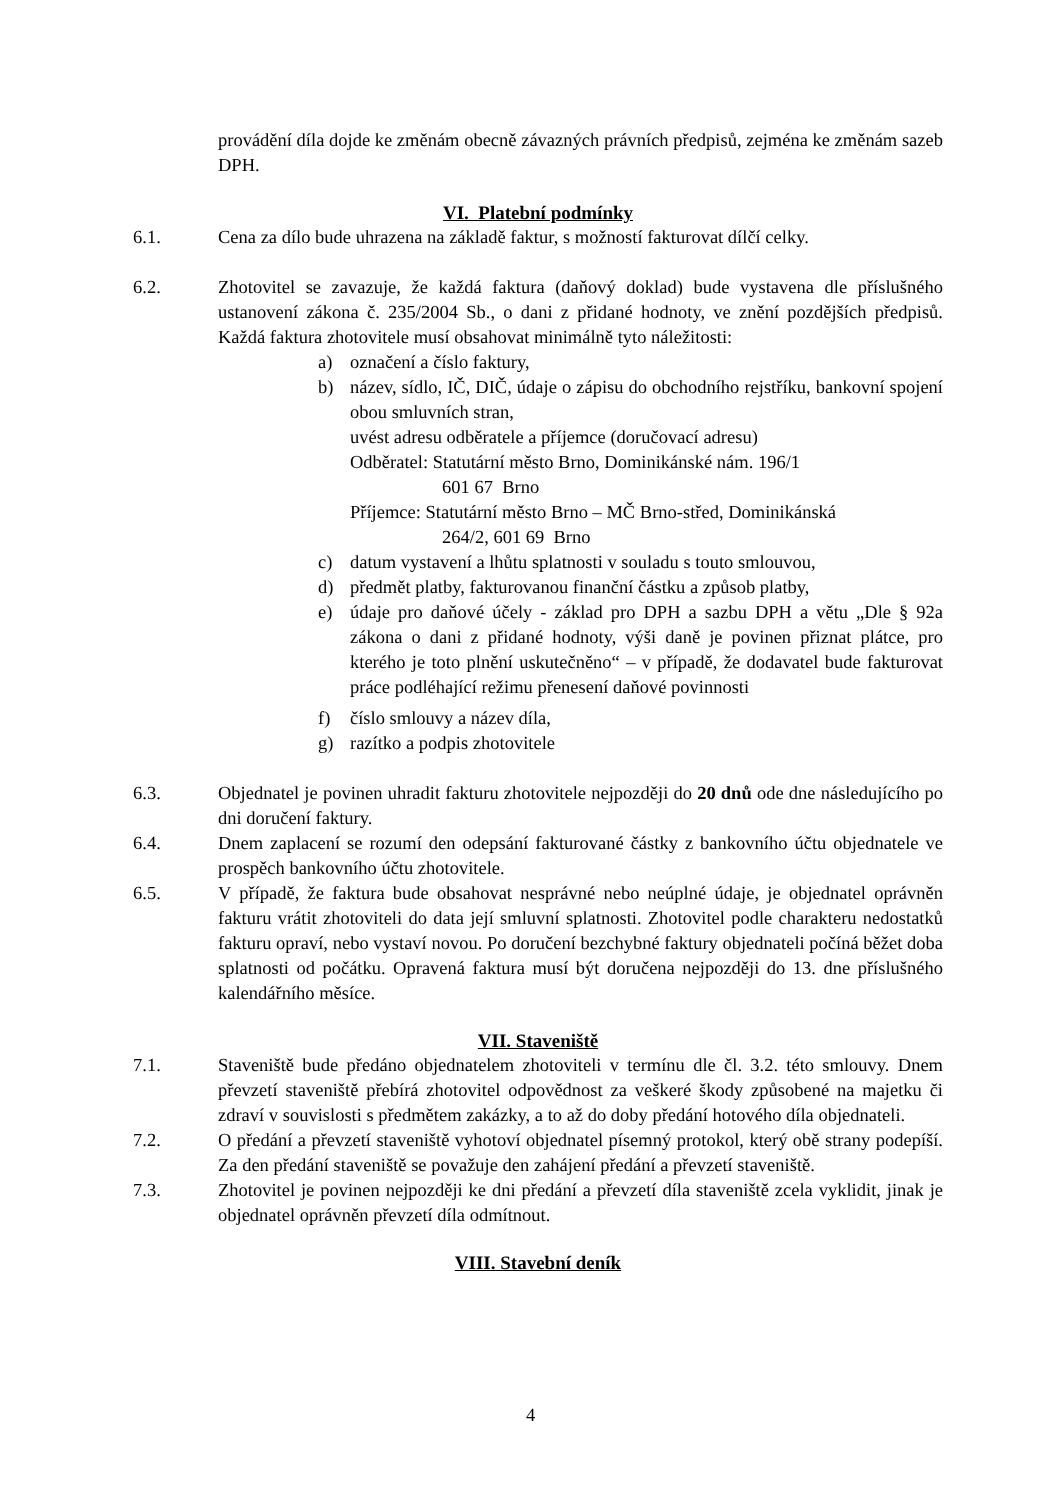provádění díla dojde ke změnám obecně závazných právních předpisů, zejména ke změnám sazeb DPH.
VI. Platební podmínky
6.1. Cena za dílo bude uhrazena na základě faktur, s možností fakturovat dílčí celky.
6.2. Zhotovitel se zavazuje, že každá faktura (daňový doklad) bude vystavena dle příslušného ustanovení zákona č. 235/2004 Sb., o dani z přidané hodnoty, ve znění pozdějších předpisů. Každá faktura zhotovitele musí obsahovat minimálně tyto náležitosti:
a) označení a číslo faktury,
b) název, sídlo, IČ, DIČ, údaje o zápisu do obchodního rejstříku, bankovní spojení obou smluvních stran,
uvést adresu odběratele a příjemce (doručovací adresu)
Odběratel: Statutární město Brno, Dominikánské nám. 196/1
601 67 Brno
Příjemce: Statutární město Brno – MČ Brno-střed, Dominikánská
264/2, 601 69 Brno
c) datum vystavení a lhůtu splatnosti v souladu s touto smlouvou,
d) předmět platby, fakturovanou finanční částku a způsob platby,
e) údaje pro daňové účely - základ pro DPH a sazbu DPH a větu „Dle § 92a zákona o dani z přidané hodnoty, výši daně je povinen přiznat plátce, pro kterého je toto plnění uskutečněno“ – v případě, že dodavatel bude fakturovat práce podléhající režimu přenesení daňové povinnosti
f) číslo smlouvy a název díla,
g) razítko a podpis zhotovitele
6.3. Objednatel je povinen uhradit fakturu zhotovitele nejpozději do 20 dnů ode dne následujícího po dni doručení faktury.
6.4. Dnem zaplacení se rozumí den odepsání fakturované částky z bankovního účtu objednatele ve prospěch bankovního účtu zhotovitele.
6.5. V případě, že faktura bude obsahovat nesprávné nebo neúplné údaje, je objednatel oprávněn fakturu vrátit zhotoviteli do data její smluvní splatnosti. Zhotovitel podle charakteru nedostatků fakturu opraví, nebo vystaví novou. Po doručení bezchybné faktury objednateli počíná běžet doba splatnosti od počátku. Opravená faktura musí být doručena nejpozději do 13. dne příslušného kalendářního měsíce.
VII. Staveniště
7.1. Staveniště bude předáno objednatelem zhotoviteli v termínu dle čl. 3.2. této smlouvy. Dnem převzetí staveniště přebírá zhotovitel odpovědnost za veškeré škody způsobené na majetku či zdraví v souvislosti s předmětem zakázky, a to až do doby předání hotového díla objednateli.
7.2. O předání a převzetí staveniště vyhotoví objednatel písemný protokol, který obě strany podepíší. Za den předání staveniště se považuje den zahájení předání a převzetí staveniště.
7.3. Zhotovitel je povinen nejpozději ke dni předání a převzetí díla staveniště zcela vyklidit, jinak je objednatel oprávněn převzetí díla odmítnout.
VIII. Stavební deník
4